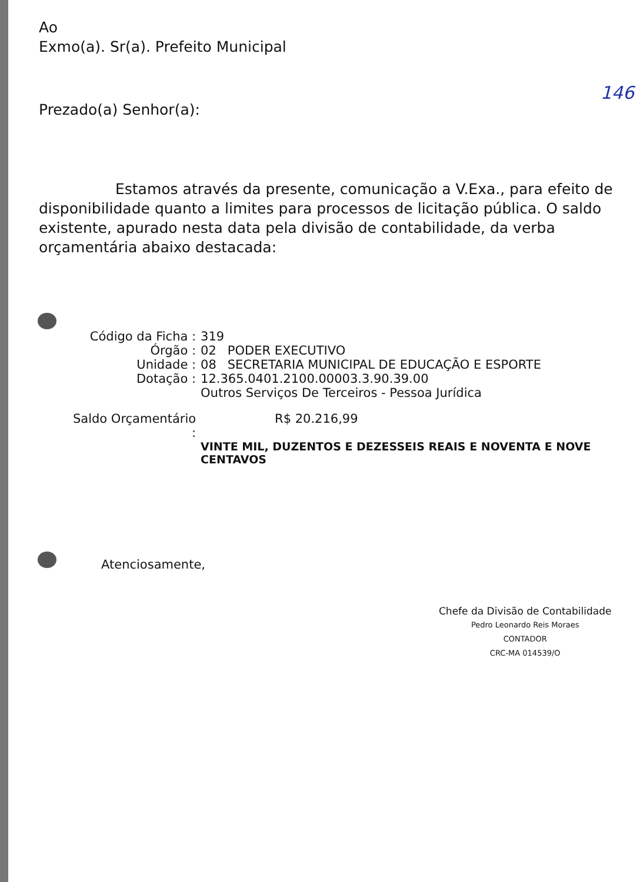Ao
Exmo(a). Sr(a). Prefeito Municipal
146
Prezado(a) Senhor(a):
Estamos através da presente, comunicação a V.Exa., para efeito de disponibilidade quanto a limites para processos de licitação pública. O saldo existente, apurado nesta data pela divisão de contabilidade, da verba orçamentária abaixo destacada:
| Código da Ficha : | 319 | |
| Órgão : | 02 | PODER EXECUTIVO |
| Unidade : | 08 | SECRETARIA MUNICIPAL DE EDUCAÇÃO E ESPORTE |
| Dotação : | 12.365.0401.2100.00003.3.90.39.00 Outros Serviços De Terceiros - Pessoa Jurídica | |
| Saldo Orçamentário : | R$ 20.216,99 | |
| | VINTE MIL, DUZENTOS E DEZESSEIS REAIS E NOVENTA E NOVE CENTAVOS | |
Atenciosamente,
Chefe da Divisão de Contabilidade
Pedro Leonardo Reis Moraes
CONTADOR
CRC-MA 014539/O